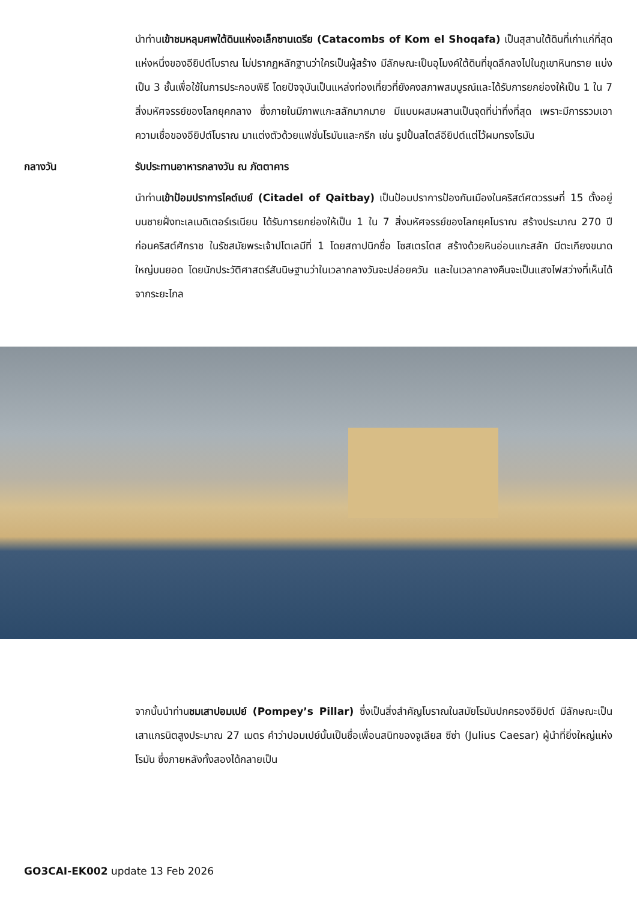นำท่านเข้าชมหลุมศพใต้ดินแห่งอเล็กซานเดรีย (Catacombs of Kom el Shoqafa) เป็นสุสานใต้ดินที่เก่าแก่ที่สุดแห่งหนึ่งของอียิปต์โบราณ ไม่ปรากฏหลักฐานว่าใครเป็นผู้สร้าง มีลักษณะเป็นอุโมงค์ใต้ดินที่ขุดลึกลงไปในภูเขาหินทราย แบ่งเป็น 3 ชั้นเพื่อใช้ในการประกอบพิธี โดยปัจจุบันเป็นแหล่งท่องเที่ยวที่ยังคงสภาพสมบูรณ์และได้รับการยกย่องให้เป็น 1 ใน 7 สิ่งมหัศจรรย์ของโลกยุคกลาง ซึ่งภายในมีภาพแกะสลักมากมาย มีแบบผสมผสานเป็นจุดที่น่าทึ่งที่สุด เพราะมีการรวมเอาความเชื่อของอียิปต์โบราณ มาแต่งตัวด้วยแฟชั่นโรมันและกรีก เช่น รูปปั้นสไตล์อียิปต์แต่ไว้ผมทรงโรมัน
กลางวัน รับประทานอาหารกลางวัน ณ ภัตตาคาร
นำท่านเข้าป้อมปราการไคต์เบย์ (Citadel of Qaitbay) เป็นป้อมปราการป้องกันเมืองในคริสต์ศตวรรษที่ 15 ตั้งอยู่บนชายฝั่งทะเลเมดิเตอร์เรเนียน ได้รับการยกย่องให้เป็น 1 ใน 7 สิ่งมหัศจรรย์ของโลกยุคโบราณ สร้างประมาณ 270 ปีก่อนคริสต์ศักราช ในรัชสมัยพระเจ้าปโตเลมีที่ 1 โดยสถาปนิกชื่อ โซสเตรโตส สร้างด้วยหินอ่อนแกะสลัก มีตะเกียงขนาดใหญ่บนยอด โดยนักประวัติศาสตร์สันนิษฐานว่าในเวลากลางวันจะปล่อยควัน และในเวลากลางคืนจะเป็นแสงไฟสว่างที่เห็นได้จากระยะไกล
จากนั้นนำท่านชมเสาปอมเปย์ (Pompey’s Pillar) ซึ่งเป็นสิ่งสำคัญโบราณในสมัยโรมันปกครองอียิปต์ มีลักษณะเป็นเสาแกรนิตสูงประมาณ 27 เมตร คำว่าปอมเปย์นั้นเป็นชื่อเพื่อนสนิทของจูเลียส ซีซ่า (Julius Caesar) ผู้นำที่ยิ่งใหญ่แห่งโรมัน ซึ่งภายหลังทั้งสองได้กลายเป็น
GO3CAI-EK002 update 13 Feb 2026